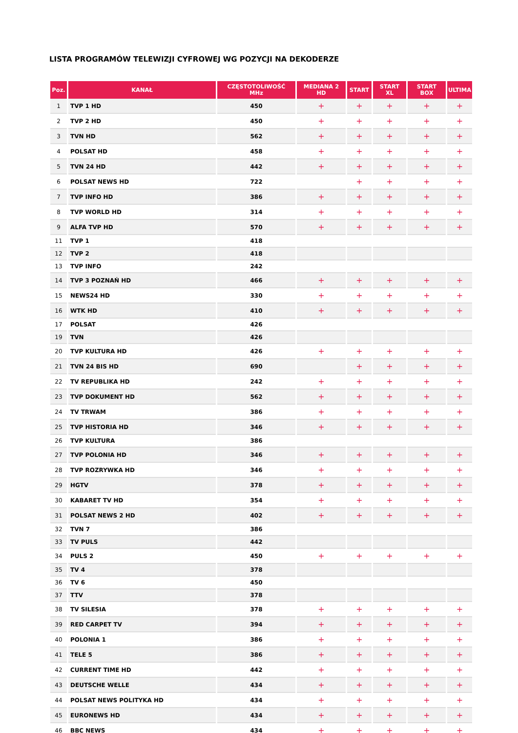LISTA PROGRAMÓW TELEWIZJI CYFROWEJ WG POZYCJI NA DEKODERZE
| Poz. | KANAŁ | CZĘSTOTOLIWOŚĆ MHz | MEDIANA 2 HD | START | START XL | START BOX | ULTIMA |
| --- | --- | --- | --- | --- | --- | --- | --- |
| 1 | TVP 1 HD | 450 | + | + | + | + | + |
| 2 | TVP 2 HD | 450 | + | + | + | + | + |
| 3 | TVN HD | 562 | + | + | + | + | + |
| 4 | POLSAT HD | 458 | + | + | + | + | + |
| 5 | TVN 24 HD | 442 | + | + | + | + | + |
| 6 | POLSAT NEWS HD | 722 | | + | + | + | + |
| 7 | TVP INFO HD | 386 | + | + | + | + | + |
| 8 | TVP WORLD HD | 314 | + | + | + | + | + |
| 9 | ALFA TVP HD | 570 | + | + | + | + | + |
| 11 | TVP 1 | 418 | | | | | |
| 12 | TVP 2 | 418 | | | | | |
| 13 | TVP INFO | 242 | | | | | |
| 14 | TVP 3 POZNAŃ HD | 466 | + | + | + | + | + |
| 15 | NEWS24 HD | 330 | + | + | + | + | + |
| 16 | WTK HD | 410 | + | + | + | + | + |
| 17 | POLSAT | 426 | | | | | |
| 19 | TVN | 426 | | | | | |
| 20 | TVP KULTURA HD | 426 | + | + | + | + | + |
| 21 | TVN 24 BIS HD | 690 | | + | + | + | + |
| 22 | TV REPUBLIKA HD | 242 | + | + | + | + | + |
| 23 | TVP DOKUMENT HD | 562 | + | + | + | + | + |
| 24 | TV TRWAM | 386 | + | + | + | + | + |
| 25 | TVP HISTORIA HD | 346 | + | + | + | + | + |
| 26 | TVP KULTURA | 386 | | | | | |
| 27 | TVP POLONIA HD | 346 | + | + | + | + | + |
| 28 | TVP ROZRYWKA HD | 346 | + | + | + | + | + |
| 29 | HGTV | 378 | + | + | + | + | + |
| 30 | KABARET TV HD | 354 | + | + | + | + | + |
| 31 | POLSAT NEWS 2 HD | 402 | + | + | + | + | + |
| 32 | TVN 7 | 386 | | | | | |
| 33 | TV PULS | 442 | | | | | |
| 34 | PULS 2 | 450 | + | + | + | + | + |
| 35 | TV 4 | 378 | | | | | |
| 36 | TV 6 | 450 | | | | | |
| 37 | TTV | 378 | | | | | |
| 38 | TV SILESIA | 378 | + | + | + | + | + |
| 39 | RED CARPET TV | 394 | + | + | + | + | + |
| 40 | POLONIA 1 | 386 | + | + | + | + | + |
| 41 | TELE 5 | 386 | + | + | + | + | + |
| 42 | CURRENT TIME HD | 442 | + | + | + | + | + |
| 43 | DEUTSCHE WELLE | 434 | + | + | + | + | + |
| 44 | POLSAT NEWS POLITYKA HD | 434 | + | + | + | + | + |
| 45 | EURONEWS HD | 434 | + | + | + | + | + |
| 46 | BBC NEWS | 434 | + | + | + | + | + |